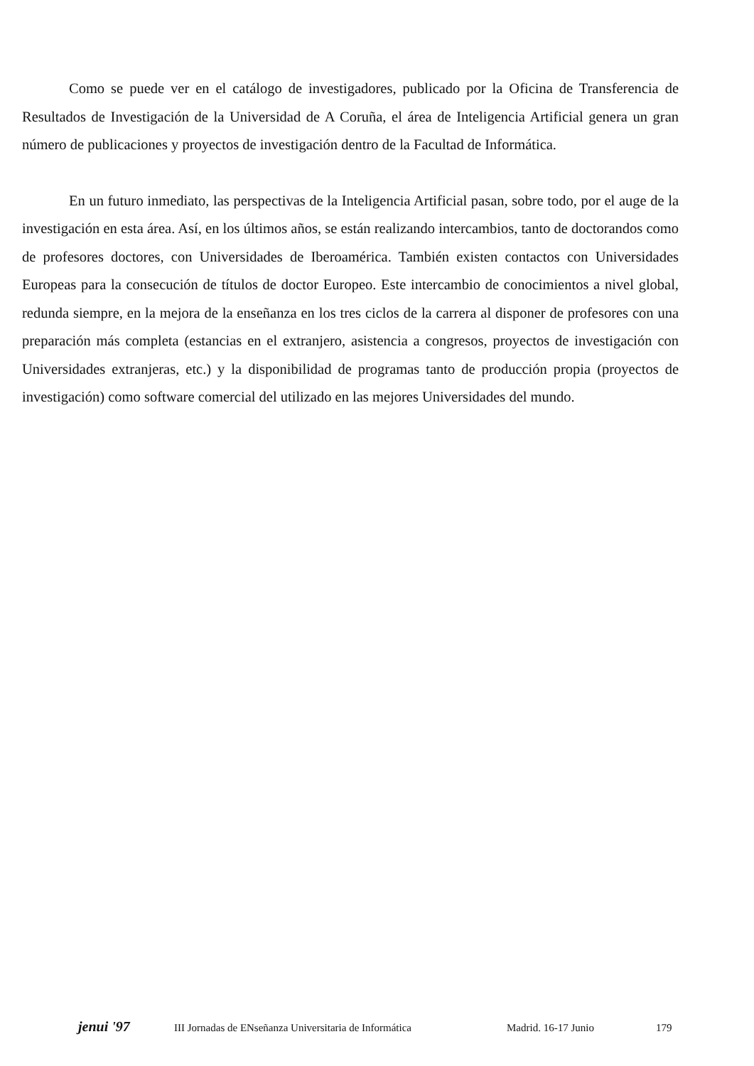Como se puede ver en el catálogo de investigadores, publicado por la Oficina de Transferencia de Resultados de Investigación de la Universidad de A Coruña, el área de Inteligencia Artificial genera un gran número de publicaciones y proyectos de investigación dentro de la Facultad de Informática.
En un futuro inmediato, las perspectivas de la Inteligencia Artificial pasan, sobre todo, por el auge de la investigación en esta área. Así, en los últimos años, se están realizando intercambios, tanto de doctorandos como de profesores doctores, con Universidades de Iberoamérica. También existen contactos con Universidades Europeas para la consecución de títulos de doctor Europeo. Este intercambio de conocimientos a nivel global, redunda siempre, en la mejora de la enseñanza en los tres ciclos de la carrera al disponer de profesores con una preparación más completa (estancias en el extranjero, asistencia a congresos, proyectos de investigación con Universidades extranjeras, etc.) y la disponibilidad de programas tanto de producción propia (proyectos de investigación) como software comercial del utilizado en las mejores Universidades del mundo.
jenui '97 III Jornadas de ENseñanza Universitaria de Informática Madrid. 16-17 Junio 179